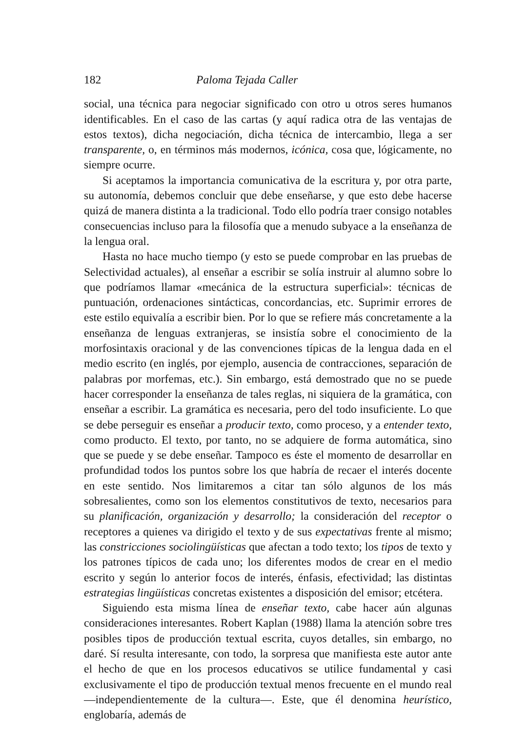182 Paloma Tejada Caller
social, una técnica para negociar significado con otro u otros seres humanos identificables. En el caso de las cartas (y aquí radica otra de las ventajas de estos textos), dicha negociación, dicha técnica de intercambio, llega a ser transparente, o, en términos más modernos, icónica, cosa que, lógicamente, no siempre ocurre.
Si aceptamos la importancia comunicativa de la escritura y, por otra parte, su autonomía, debemos concluir que debe enseñarse, y que esto debe hacerse quizá de manera distinta a la tradicional. Todo ello podría traer consigo notables consecuencias incluso para la filosofía que a menudo subyace a la enseñanza de la lengua oral.
Hasta no hace mucho tiempo (y esto se puede comprobar en las pruebas de Selectividad actuales), al enseñar a escribir se solía instruir al alumno sobre lo que podríamos llamar «mecánica de la estructura superficial»: técnicas de puntuación, ordenaciones sintácticas, concordancias, etc. Suprimir errores de este estilo equivalía a escribir bien. Por lo que se refiere más concretamente a la enseñanza de lenguas extranjeras, se insistía sobre el conocimiento de la morfosintaxis oracional y de las convenciones típicas de la lengua dada en el medio escrito (en inglés, por ejemplo, ausencia de contracciones, separación de palabras por morfemas, etc.). Sin embargo, está demostrado que no se puede hacer corresponder la enseñanza de tales reglas, ni siquiera de la gramática, con enseñar a escribir. La gramática es necesaria, pero del todo insuficiente. Lo que se debe perseguir es enseñar a producir texto, como proceso, y a entender texto, como producto. El texto, por tanto, no se adquiere de forma automática, sino que se puede y se debe enseñar. Tampoco es éste el momento de desarrollar en profundidad todos los puntos sobre los que habría de recaer el interés docente en este sentido. Nos limitaremos a citar tan sólo algunos de los más sobresalientes, como son los elementos constitutivos de texto, necesarios para su planificación, organización y desarrollo; la consideración del receptor o receptores a quienes va dirigido el texto y de sus expectativas frente al mismo; las constricciones sociolingüísticas que afectan a todo texto; los tipos de texto y los patrones típicos de cada uno; los diferentes modos de crear en el medio escrito y según lo anterior focos de interés, énfasis, efectividad; las distintas estrategias lingüísticas concretas existentes a disposición del emisor; etcétera.
Siguiendo esta misma línea de enseñar texto, cabe hacer aún algunas consideraciones interesantes. Robert Kaplan (1988) llama la atención sobre tres posibles tipos de producción textual escrita, cuyos detalles, sin embargo, no daré. Sí resulta interesante, con todo, la sorpresa que manifiesta este autor ante el hecho de que en los procesos educativos se utilice fundamental y casi exclusivamente el tipo de producción textual menos frecuente en el mundo real —independientemente de la cultura—. Este, que él denomina heurístico, englobaría, además de